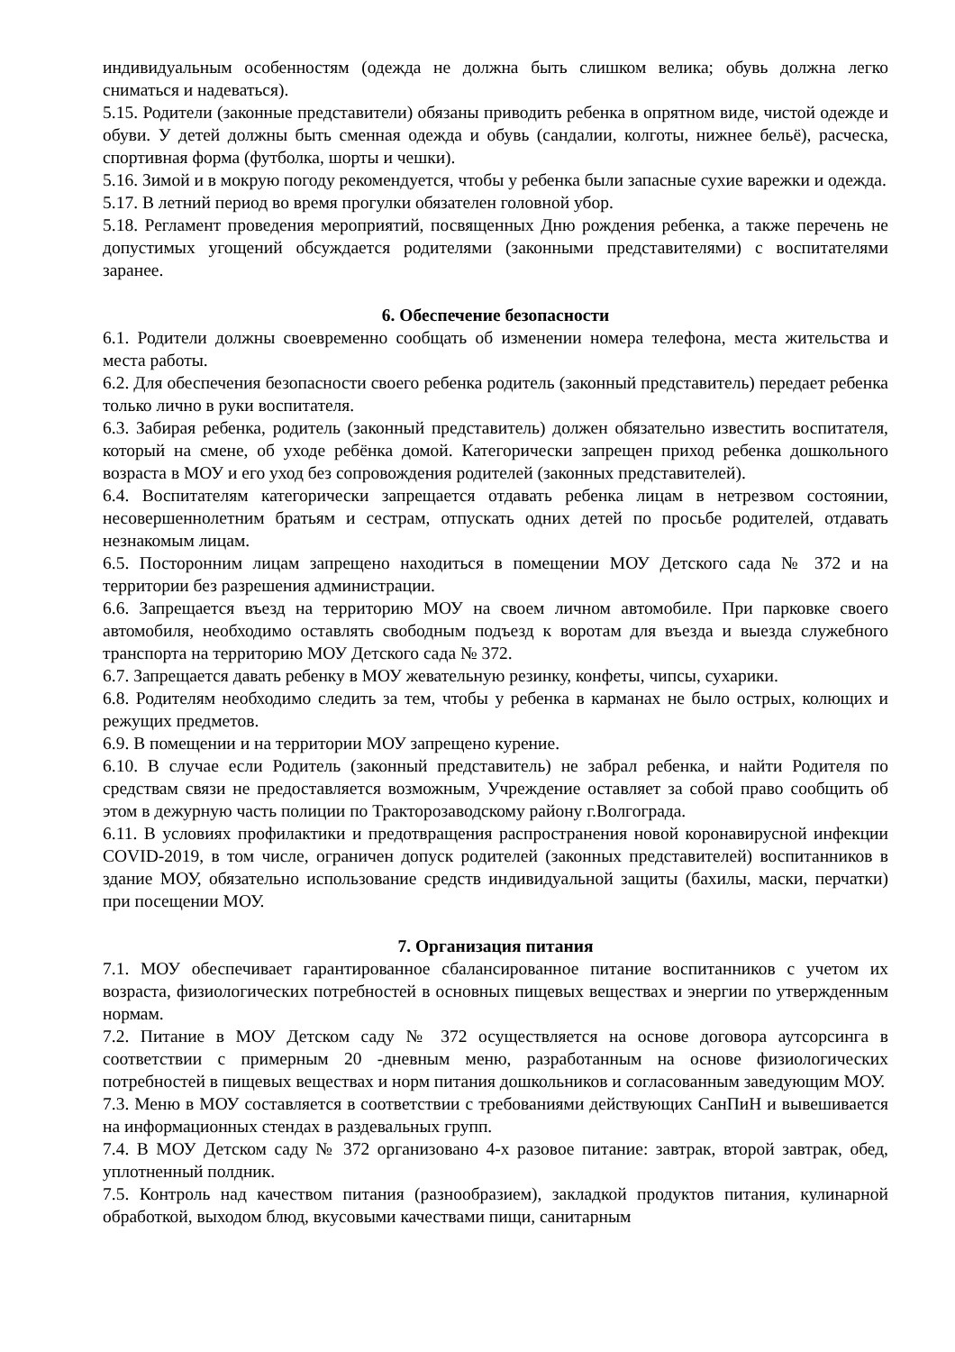индивидуальным особенностям (одежда не должна быть слишком велика; обувь должна легко сниматься и надеваться).
5.15. Родители (законные представители) обязаны приводить ребенка в опрятном виде, чистой одежде и обуви. У детей должны быть сменная одежда и обувь (сандалии, колготы, нижнее бельё), расческа, спортивная форма (футболка, шорты и чешки).
5.16. Зимой и в мокрую погоду рекомендуется, чтобы у ребенка были запасные сухие варежки и одежда.
5.17. В летний период во время прогулки обязателен головной убор.
5.18. Регламент проведения мероприятий, посвященных Дню рождения ребенка, а также перечень не допустимых угощений обсуждается родителями (законными представителями) с воспитателями заранее.
6. Обеспечение безопасности
6.1. Родители должны своевременно сообщать об изменении номера телефона, места жительства и места работы.
6.2. Для обеспечения безопасности своего ребенка родитель (законный представитель) передает ребенка только лично в руки воспитателя.
6.3. Забирая ребенка, родитель (законный представитель) должен обязательно известить воспитателя, который на смене, об уходе ребёнка домой. Категорически запрещен приход ребенка дошкольного возраста в МОУ и его уход без сопровождения родителей (законных представителей).
6.4. Воспитателям категорически запрещается отдавать ребенка лицам в нетрезвом состоянии, несовершеннолетним братьям и сестрам, отпускать одних детей по просьбе родителей, отдавать незнакомым лицам.
6.5. Посторонним лицам запрещено находиться в помещении МОУ Детского сада № 372 и на территории без разрешения администрации.
6.6. Запрещается въезд на территорию МОУ на своем личном автомобиле. При парковке своего автомобиля, необходимо оставлять свободным подъезд к воротам для въезда и выезда служебного транспорта на территорию МОУ Детского сада № 372.
6.7. Запрещается давать ребенку в МОУ жевательную резинку, конфеты, чипсы, сухарики.
6.8. Родителям необходимо следить за тем, чтобы у ребенка в карманах не было острых, колющих и режущих предметов.
6.9. В помещении и на территории МОУ запрещено курение.
6.10. В случае если Родитель (законный представитель) не забрал ребенка, и найти Родителя по средствам связи не предоставляется возможным, Учреждение оставляет за собой право сообщить об этом в дежурную часть полиции по Тракторозаводскому району г.Волгограда.
6.11. В условиях профилактики и предотвращения распространения новой коронавирусной инфекции COVID-2019, в том числе, ограничен допуск родителей (законных представителей) воспитанников в здание МОУ, обязательно использование средств индивидуальной защиты (бахилы, маски, перчатки) при посещении МОУ.
7. Организация питания
7.1. МОУ обеспечивает гарантированное сбалансированное питание воспитанников с учетом их возраста, физиологических потребностей в основных пищевых веществах и энергии по утвержденным нормам.
7.2. Питание в МОУ Детском саду № 372 осуществляется на основе договора аутсорсинга в соответствии с примерным 20 -дневным меню, разработанным на основе физиологических потребностей в пищевых веществах и норм питания дошкольников и согласованным заведующим МОУ.
7.3. Меню в МОУ составляется в соответствии с требованиями действующих СанПиН и вывешивается на информационных стендах в раздевальных групп.
7.4. В МОУ Детском саду № 372 организовано 4-х разовое питание: завтрак, второй завтрак, обед, уплотненный полдник.
7.5. Контроль над качеством питания (разнообразием), закладкой продуктов питания, кулинарной обработкой, выходом блюд, вкусовыми качествами пищи, санитарным